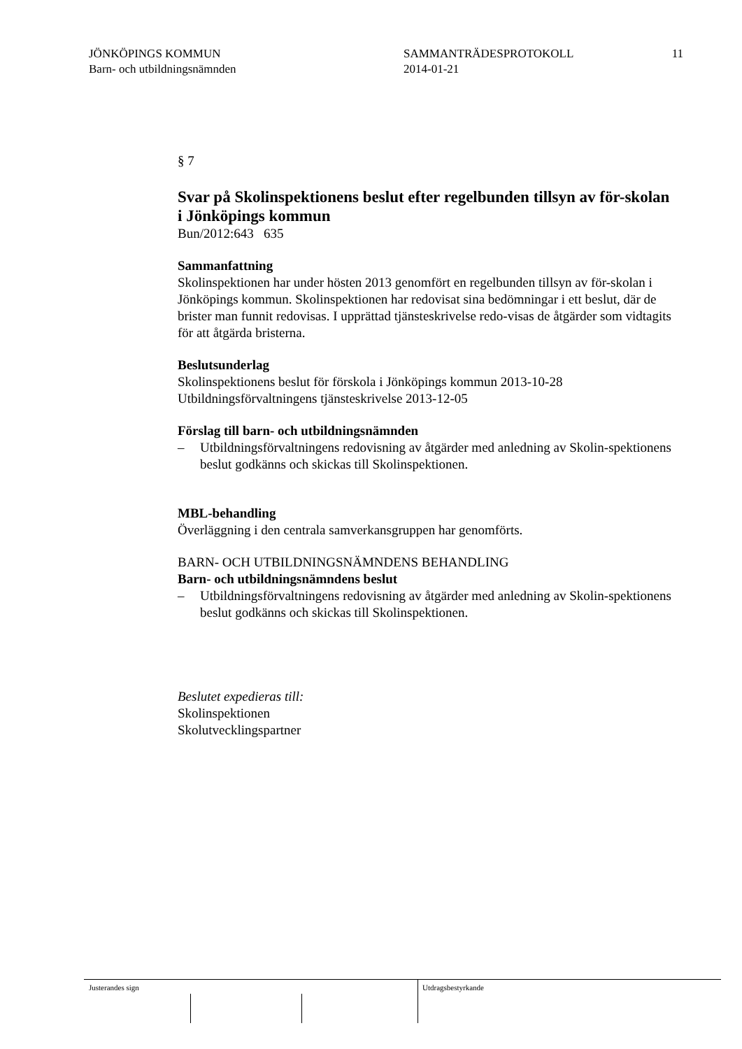JÖNKÖPINGS KOMMUN
Barn- och utbildningsnämnden
SAMMANTRÄDESPROTOKOLL
2014-01-21
11
§ 7
Svar på Skolinspektionens beslut efter regelbunden tillsyn av för-skolan i Jönköpings kommun
Bun/2012:643 635
Sammanfattning
Skolinspektionen har under hösten 2013 genomfört en regelbunden tillsyn av för-skolan i Jönköpings kommun. Skolinspektionen har redovisat sina bedömningar i ett beslut, där de brister man funnit redovisas. I upprättad tjänsteskrivelse redo-visas de åtgärder som vidtagits för att åtgärda bristerna.
Beslutsunderlag
Skolinspektionens beslut för förskola i Jönköpings kommun 2013-10-28
Utbildningsförvaltningens tjänsteskrivelse 2013-12-05
Förslag till barn- och utbildningsnämnden
– Utbildningsförvaltningens redovisning av åtgärder med anledning av Skolin-spektionens beslut godkänns och skickas till Skolinspektionen.
MBL-behandling
Överläggning i den centrala samverkansgruppen har genomförts.
BARN- OCH UTBILDNINGSNÄMNDENS BEHANDLING
Barn- och utbildningsnämndens beslut
– Utbildningsförvaltningens redovisning av åtgärder med anledning av Skolin-spektionens beslut godkänns och skickas till Skolinspektionen.
Beslutet expedieras till:
Skolinspektionen
Skolutvecklingspartner
Justerandes sign Utdragsbestyrkande